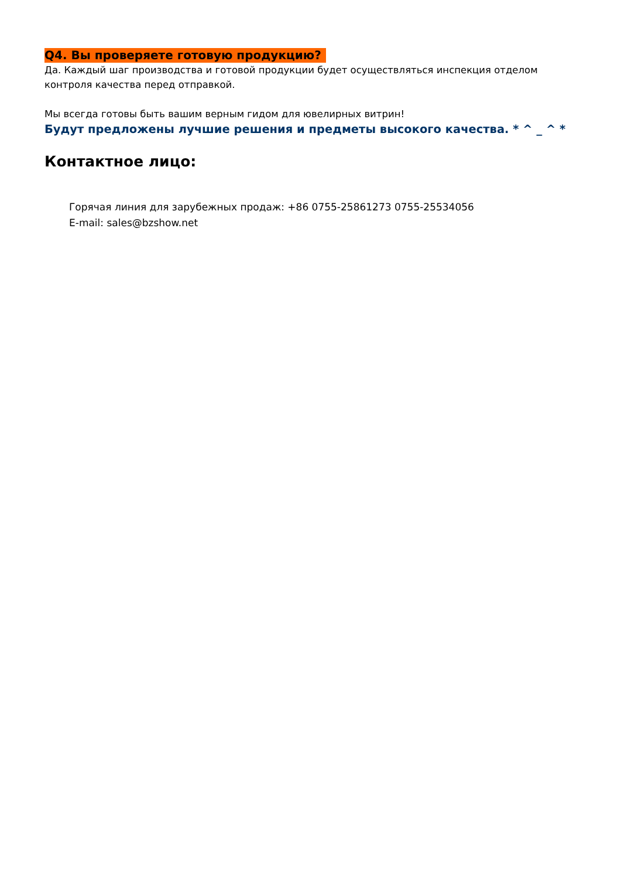Q4. Вы проверяете готовую продукцию?
Да. Каждый шаг производства и готовой продукции будет осуществляться инспекция отделом контроля качества перед отправкой.
Мы всегда готовы быть вашим верным гидом для ювелирных витрин!
Будут предложены лучшие решения и предметы высокого качества. * ^ _ ^ *
Контактное лицо:
Горячая линия для зарубежных продаж: +86 0755-25861273 0755-25534056
E-mail: sales@bzshow.net